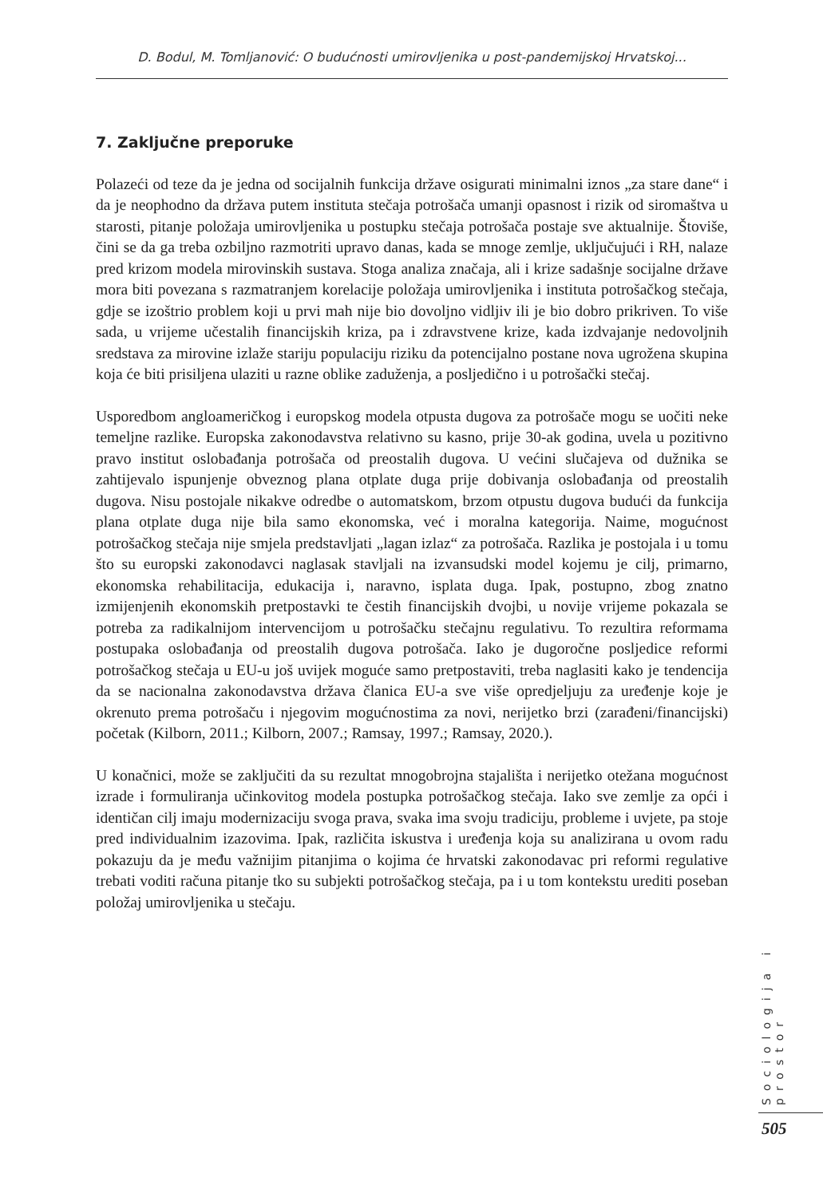D. Bodul, M. Tomljanović: O budućnosti umirovljenika u post-pandemijskoj Hrvatskoj...
7. Zaključne preporuke
Polazeći od teze da je jedna od socijalnih funkcija države osigurati minimalni iznos „za stare dane“ i da je neophodno da država putem instituta stečaja potrošača umanji opasnost i rizik od siromaštva u starosti, pitanje položaja umirovljenika u postupku stečaja potrošača postaje sve aktualnije. Štoviše, čini se da ga treba ozbiljno razmotriti upravo danas, kada se mnoge zemlje, uključujući i RH, nalaze pred krizom modela mirovinskih sustava. Stoga analiza značaja, ali i krize sadašnje socijalne države mora biti povezana s razmatranjem korelacije položaja umirovljenika i instituta potrošačkog stečaja, gdje se izoštrio problem koji u prvi mah nije bio dovoljno vidljiv ili je bio dobro prikriven. To više sada, u vrijeme učestalih financijskih kriza, pa i zdravstvene krize, kada izdvajanje nedovoljnih sredstava za mirovine izlaže stariju populaciju riziku da potencijalno postane nova ugrožena skupina koja će biti prisiljena ulaziti u razne oblike zaduženja, a posljedično i u potrošački stečaj.
Usporedbom angloameričkog i europskog modela otpusta dugova za potrošače mogu se uočiti neke temeljne razlike. Europska zakonodavstva relativno su kasno, prije 30-ak godina, uvela u pozitivno pravo institut oslobađanja potrošača od preostalih dugova. U većini slučajeva od dužnika se zahtijevalo ispunjenje obveznog plana otplate duga prije dobivanja oslobađanja od preostalih dugova. Nisu postojale nikakve odredbe o automatskom, brzom otpustu dugova budući da funkcija plana otplate duga nije bila samo ekonomska, već i moralna kategorija. Naime, mogućnost potrošačkog stečaja nije smjela predstavljati „lagan izlaz“ za potrošača. Razlika je postojala i u tomu što su europski zakonodavci naglasak stavljali na izvansudski model kojemu je cilj, primarno, ekonomska rehabilitacija, edukacija i, naravno, isplata duga. Ipak, postupno, zbog znatno izmijenjenih ekonomskih pretpostavki te čestih financijskih dvojbi, u novije vrijeme pokazala se potreba za radikalnijom intervencijom u potrošačku stečajnu regulativu. To rezultira reformama postupaka oslobađanja od preostalih dugova potrošača. Iako je dugoročne posljedice reformi potrošačkog stečaja u EU-u još uvijek moguće samo pretpostaviti, treba naglasiti kako je tendencija da se nacionalna zakonodavstva država članica EU-a sve više opredjeljuju za uređenje koje je okrenuto prema potrošaču i njegovim mogućnostima za novi, nerijetko brzi (zarađeni/financijski) početak (Kilborn, 2011.; Kilborn, 2007.; Ramsay, 1997.; Ramsay, 2020.).
U konačnici, može se zaključiti da su rezultat mnogobrojna stajališta i nerijetko otežana mogućnost izrade i formuliranja učinkovitog modela postupka potrošačkog stečaja. Iako sve zemlje za opći i identičan cilj imaju modernizaciju svoga prava, svaka ima svoju tradiciju, probleme i uvjete, pa stoje pred individualnim izazovima. Ipak, različita iskustva i uređenja koja su analizirana u ovom radu pokazuju da je među važnijim pitanjima o kojima će hrvatski zakonodavac pri reformi regulative trebati voditi računa pitanje tko su subjekti potrošačkog stečaja, pa i u tom kontekstu urediti poseban položaj umirovljenika u stečaju.
Sociologija i prostor
505